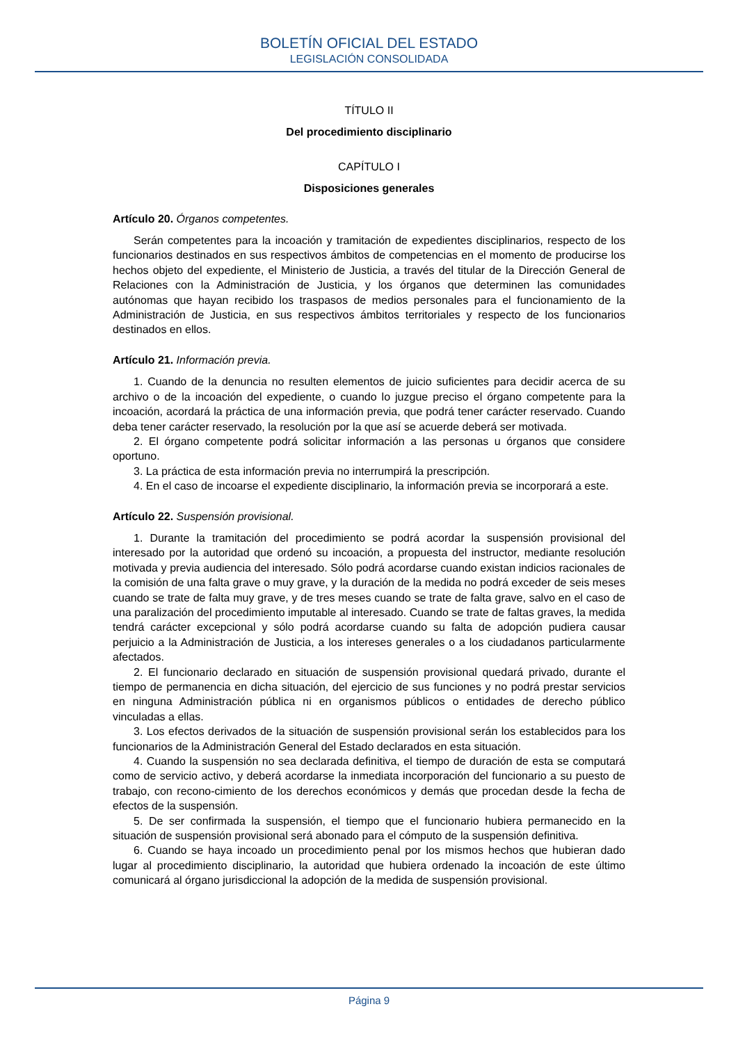BOLETÍN OFICIAL DEL ESTADO
LEGISLACIÓN CONSOLIDADA
TÍTULO II
Del procedimiento disciplinario
CAPÍTULO I
Disposiciones generales
Artículo 20. Órganos competentes.
Serán competentes para la incoación y tramitación de expedientes disciplinarios, respecto de los funcionarios destinados en sus respectivos ámbitos de competencias en el momento de producirse los hechos objeto del expediente, el Ministerio de Justicia, a través del titular de la Dirección General de Relaciones con la Administración de Justicia, y los órganos que determinen las comunidades autónomas que hayan recibido los traspasos de medios personales para el funcionamiento de la Administración de Justicia, en sus respectivos ámbitos territoriales y respecto de los funcionarios destinados en ellos.
Artículo 21. Información previa.
1. Cuando de la denuncia no resulten elementos de juicio suficientes para decidir acerca de su archivo o de la incoación del expediente, o cuando lo juzgue preciso el órgano competente para la incoación, acordará la práctica de una información previa, que podrá tener carácter reservado. Cuando deba tener carácter reservado, la resolución por la que así se acuerde deberá ser motivada.
2. El órgano competente podrá solicitar información a las personas u órganos que considere oportuno.
3. La práctica de esta información previa no interrumpirá la prescripción.
4. En el caso de incoarse el expediente disciplinario, la información previa se incorporará a este.
Artículo 22. Suspensión provisional.
1. Durante la tramitación del procedimiento se podrá acordar la suspensión provisional del interesado por la autoridad que ordenó su incoación, a propuesta del instructor, mediante resolución motivada y previa audiencia del interesado. Sólo podrá acordarse cuando existan indicios racionales de la comisión de una falta grave o muy grave, y la duración de la medida no podrá exceder de seis meses cuando se trate de falta muy grave, y de tres meses cuando se trate de falta grave, salvo en el caso de una paralización del procedimiento imputable al interesado. Cuando se trate de faltas graves, la medida tendrá carácter excepcional y sólo podrá acordarse cuando su falta de adopción pudiera causar perjuicio a la Administración de Justicia, a los intereses generales o a los ciudadanos particularmente afectados.
2. El funcionario declarado en situación de suspensión provisional quedará privado, durante el tiempo de permanencia en dicha situación, del ejercicio de sus funciones y no podrá prestar servicios en ninguna Administración pública ni en organismos públicos o entidades de derecho público vinculadas a ellas.
3. Los efectos derivados de la situación de suspensión provisional serán los establecidos para los funcionarios de la Administración General del Estado declarados en esta situación.
4. Cuando la suspensión no sea declarada definitiva, el tiempo de duración de esta se computará como de servicio activo, y deberá acordarse la inmediata incorporación del funcionario a su puesto de trabajo, con recono-cimiento de los derechos económicos y demás que procedan desde la fecha de efectos de la suspensión.
5. De ser confirmada la suspensión, el tiempo que el funcionario hubiera permanecido en la situación de suspensión provisional será abonado para el cómputo de la suspensión definitiva.
6. Cuando se haya incoado un procedimiento penal por los mismos hechos que hubieran dado lugar al procedimiento disciplinario, la autoridad que hubiera ordenado la incoación de este último comunicará al órgano jurisdiccional la adopción de la medida de suspensión provisional.
Página 9